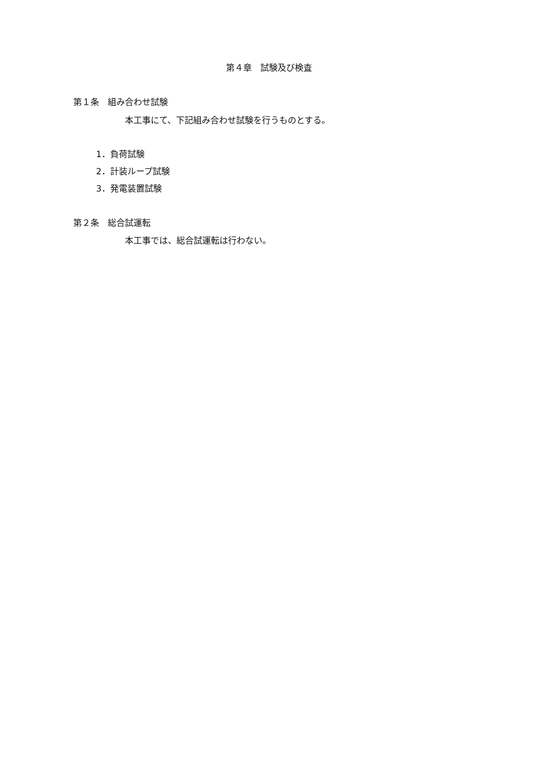第４章　試験及び検査
第１条　組み合わせ試験
本工事にて、下記組み合わせ試験を行うものとする。
1．負荷試験
2．計装ループ試験
3．発電装置試験
第２条　総合試運転
本工事では、総合試運転は行わない。